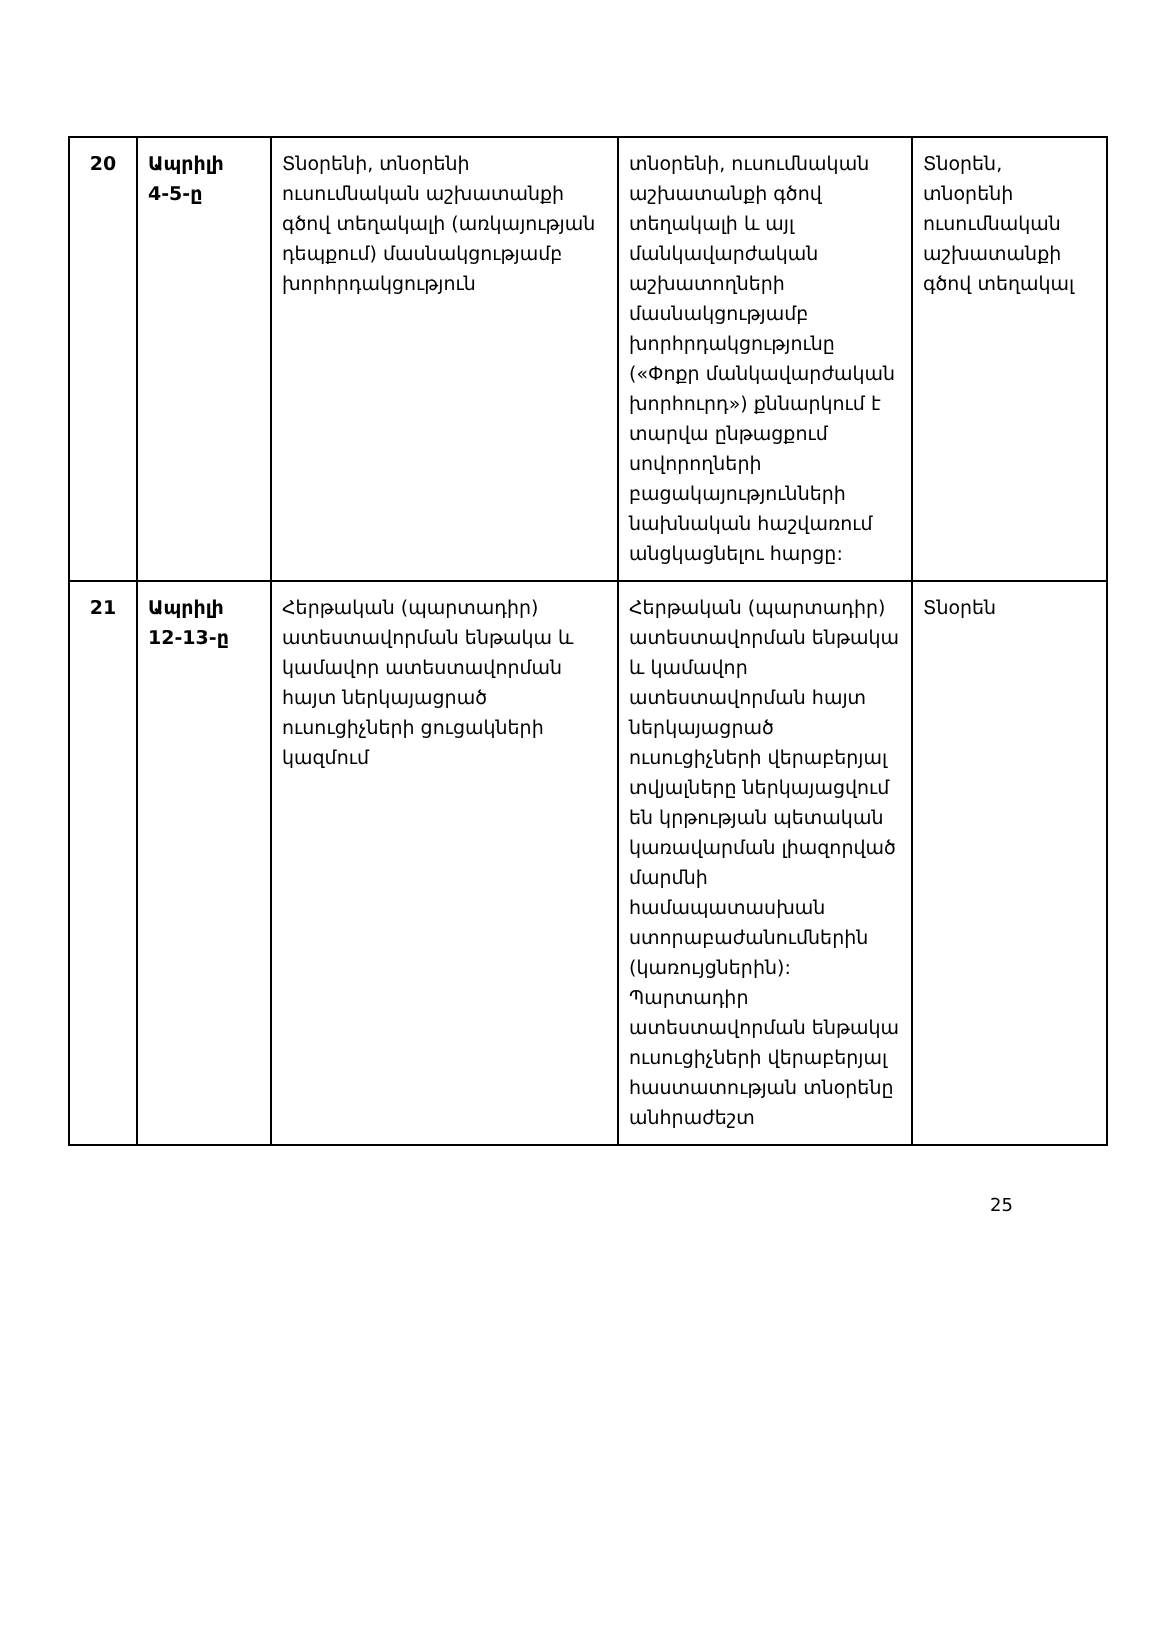| 20 | Ապրիլի 4-5-ը | Տնօրենի, տնօրենի ուսումնական աշխատանքի գծով տեղակալի (առկայության դեպքում) մասնակցությամբ խորհրդակցություն | տնօրենի, ուսումնական աշխատանքի գծով տեղակալի և այլ մանկավարժական աշխատողների մասնակցությամբ խորհրդակցությունը («Փոքր մանկավարժական խորհուրդ») քննարկում է տարվա ընթացքում սովորողների բացակայությունների նախնական հաշվառում անցկացնելու հարցը: | Տնօրեն, տնօրենի ուսումնական աշխատանքի գծով տեղակալ |
| 21 | Ապրիլի 12-13-ը | Հերթական (պարտադիր) ատեստավորման ենթակա և կամավոր ատեստավորման հայտ ներկայացրած ուսուցիչների ցուցակների կազմում | Հերթական (պարտադիր) ատեստավորման ենթակա և կամավոր ատեստավորման հայտ ներկայացրած ուսուցիչների վերաբերյալ տվյալները ներկայացվում են կրթության պետական կառավարման լիազորված մարմնի համապատասխան ստորաբաժանումներին (կառույցներին): Պարտադիր ատեստավորման ենթակա ուսուցիչների վերաբերյալ հաստատության տնօրենը անհրաժեշտ | Տնօրեն |
25